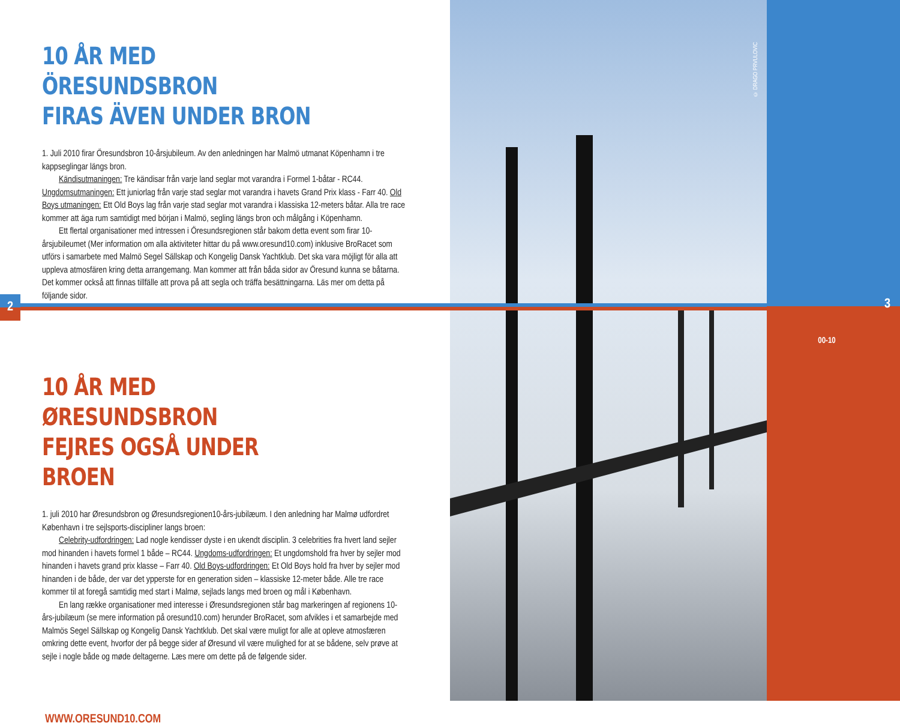© DRAGO PRVULOVIC
00-10
3
2
10 ÅR MED ÖRESUNDSBRON
FIRAS ÄVEN UNDER BRON
1. Juli 2010 firar Öresundsbron 10-årsjubileum. Av den anledningen har Malmö utmanat Köpenhamn i tre kappseglingar längs bron.
Kändisutmaningen: Tre kändisar från varje land seglar mot varandra i Formel 1-båtar - RC44. Ungdomsutmaningen: Ett juniorlag från varje stad seglar mot varandra i havets Grand Prix klass - Farr 40. Old Boys utmaningen: Ett Old Boys lag från varje stad seglar mot varandra i klassiska 12-meters båtar. Alla tre race kommer att äga rum samtidigt med början i Malmö, segling längs bron och målgång i Köpenhamn.
Ett flertal organisationer med intressen i Öresundsregionen står bakom detta event som firar 10-årsjubileumet (Mer information om alla aktiviteter hittar du på www.oresund10.com) inklusive BroRacet som utförs i samarbete med Malmö Segel Sällskap och Kongelig Dansk Yachtklub. Det ska vara möjligt för alla att uppleva atmosfären kring detta arrangemang. Man kommer att från båda sidor av Öresund kunna se båtarna. Det kommer också att finnas tillfälle att prova på att segla och träffa besättningarna. Läs mer om detta på följande sidor.
10 ÅR MED ØRESUNDSBRON
FEJRES OGSÅ UNDER BROEN
1. juli 2010 har Øresundsbron og Øresundsregionen10-års-jubilæum. I den anledning har Malmø udfordret København i tre sejlsports-discipliner langs broen:
Celebrity-udfordringen: Lad nogle kendisser dyste i en ukendt disciplin. 3 celebrities fra hvert land sejler mod hinanden i havets formel 1 både – RC44. Ungdoms-udfordringen: Et ungdomshold fra hver by sejler mod hinanden i havets grand prix klasse – Farr 40. Old Boys-udfordringen: Et Old Boys hold fra hver by sejler mod hinanden i de både, der var det ypperste for en generation siden – klassiske 12-meter både. Alle tre race kommer til at foregå samtidig med start i Malmø, sejlads langs med broen og mål i København.
En lang række organisationer med interesse i Øresundsregionen står bag markeringen af regionens 10-års-jubilæum (se mere information på oresund10.com) herunder BroRacet, som afvikles i et samarbejde med Malmös Segel Sällskap og Kongelig Dansk Yachtklub. Det skal være muligt for alle at opleve atmosfæren omkring dette event, hvorfor der på begge sider af Øresund vil være mulighed for at se bådene, selv prøve at sejle i nogle både og møde deltagerne. Læs mere om dette på de følgende sider.
WWW.ORESUND10.COM